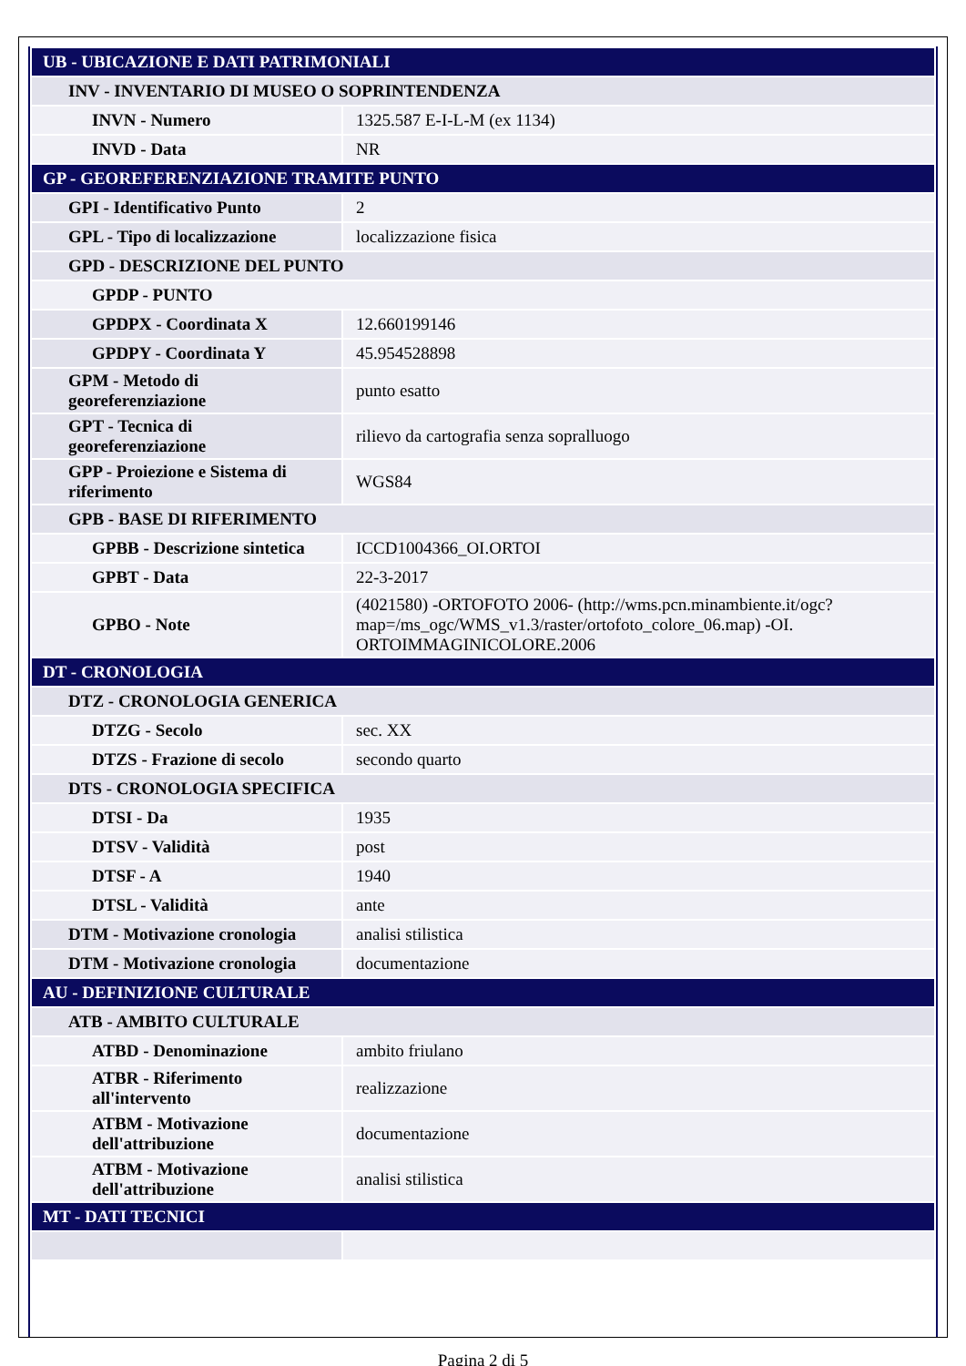| UB - UBICAZIONE E DATI PATRIMONIALI | |
| INV - INVENTARIO DI MUSEO O SOPRINTENDENZA | |
| INVN - Numero | 1325.587 E-I-L-M (ex 1134) |
| INVD - Data | NR |
| GP - GEOREFERENZIAZIONE TRAMITE PUNTO | |
| GPI - Identificativo Punto | 2 |
| GPL - Tipo di localizzazione | localizzazione fisica |
| GPD - DESCRIZIONE DEL PUNTO | |
| GPDP - PUNTO | |
| GPDPX - Coordinata X | 12.660199146 |
| GPDPY - Coordinata Y | 45.954528898 |
| GPM - Metodo di georeferenziazione | punto esatto |
| GPT - Tecnica di georeferenziazione | rilievo da cartografia senza sopralluogo |
| GPP - Proiezione e Sistema di riferimento | WGS84 |
| GPB - BASE DI RIFERIMENTO | |
| GPBB - Descrizione sintetica | ICCD1004366_OI.ORTOI |
| GPBT - Data | 22-3-2017 |
| GPBO - Note | (4021580) -ORTOFOTO 2006- (http://wms.pcn.minambiente.it/ogc?map=/ms_ogc/WMS_v1.3/raster/ortofoto_colore_06.map) -OI. ORTOIMMAGINICOLORE.2006 |
| DT - CRONOLOGIA | |
| DTZ - CRONOLOGIA GENERICA | |
| DTZG - Secolo | sec. XX |
| DTZS - Frazione di secolo | secondo quarto |
| DTS - CRONOLOGIA SPECIFICA | |
| DTSI - Da | 1935 |
| DTSV - Validità | post |
| DTSF - A | 1940 |
| DTSL - Validità | ante |
| DTM - Motivazione cronologia | analisi stilistica |
| DTM - Motivazione cronologia | documentazione |
| AU - DEFINIZIONE CULTURALE | |
| ATB - AMBITO CULTURALE | |
| ATBD - Denominazione | ambito friulano |
| ATBR - Riferimento all'intervento | realizzazione |
| ATBM - Motivazione dell'attribuzione | documentazione |
| ATBM - Motivazione dell'attribuzione | analisi stilistica |
| MT - DATI TECNICI | |
Pagina 2 di 5